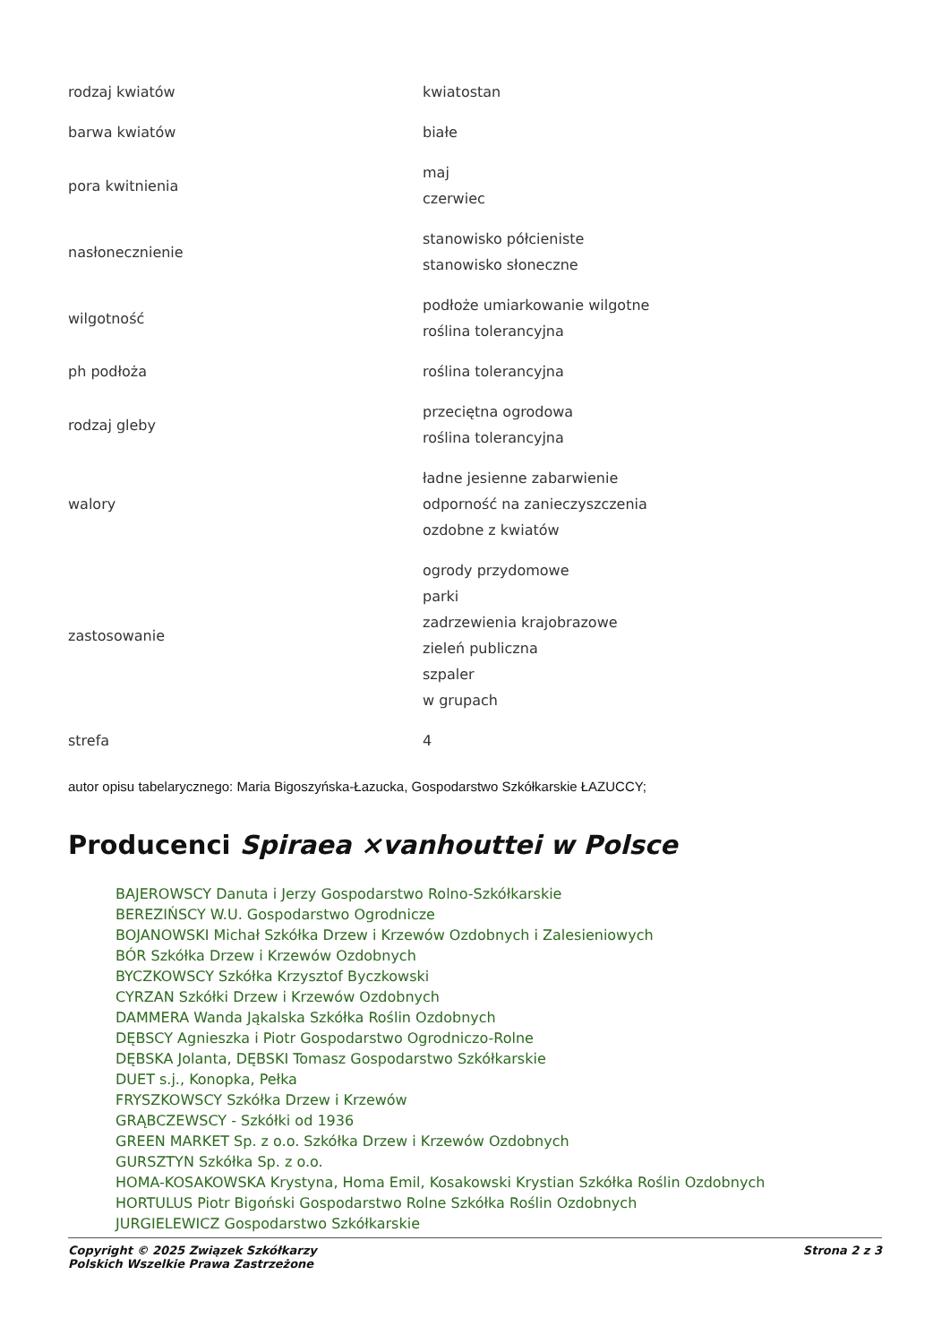| rodzaj kwiatów | kwiatostan |
| barwa kwiatów | białe |
| pora kwitnienia | maj czerwiec |
| nasłonecznienie | stanowisko półcieniste stanowisko słoneczne |
| wilgotność | podłoże umiarkowanie wilgotne roślina tolerancyjna |
| ph podłoża | roślina tolerancyjna |
| rodzaj gleby | przeciętna ogrodowa roślina tolerancyjna |
| walory | ładne jesienne zabarwienie odporność na zanieczyszczenia ozdobne z kwiatów |
| zastosowanie | ogrody przydomowe parki zadrzewienia krajobrazowe zieleń publiczna szpaler w grupach |
| strefa | 4 |
autor opisu tabelarycznego: Maria Bigoszyńska-Łazucka, Gospodarstwo Szkółkarskie ŁAZUCCY;
Producenci Spiraea ×vanhouttei w Polsce
BAJEROWSCY Danuta i Jerzy Gospodarstwo Rolno-Szkółkarskie
BEREZIŃSCY W.U. Gospodarstwo Ogrodnicze
BOJANOWSKI Michał Szkółka Drzew i Krzewów Ozdobnych i Zalesieniowych
BÓR Szkółka Drzew i Krzewów Ozdobnych
BYCZKOWSCY Szkółka Krzysztof Byczkowski
CYRZAN Szkółki Drzew i Krzewów Ozdobnych
DAMMERA Wanda Jąkalska Szkółka Roślin Ozdobnych
DĘBSCY Agnieszka i Piotr Gospodarstwo Ogrodniczo-Rolne
DĘBSKA Jolanta, DĘBSKI Tomasz Gospodarstwo Szkółkarskie
DUET s.j., Konopka, Pełka
FRYSZKOWSCY Szkółka Drzew i Krzewów
GRĄBCZEWSCY - Szkółki od 1936
GREEN MARKET Sp. z o.o. Szkółka Drzew i Krzewów Ozdobnych
GURSZTYN Szkółka Sp. z o.o.
HOMA-KOSAKOWSKA Krystyna, Homa Emil, Kosakowski Krystian Szkółka Roślin Ozdobnych
HORTULUS Piotr Bigoński Gospodarstwo Rolne Szkółka Roślin Ozdobnych
JURGIELEWICZ Gospodarstwo Szkółkarskie
Copyright © 2025 Związek Szkółkarzy
Polskich Wszelkie Prawa Zastrzeżone
Strona 2 z 3